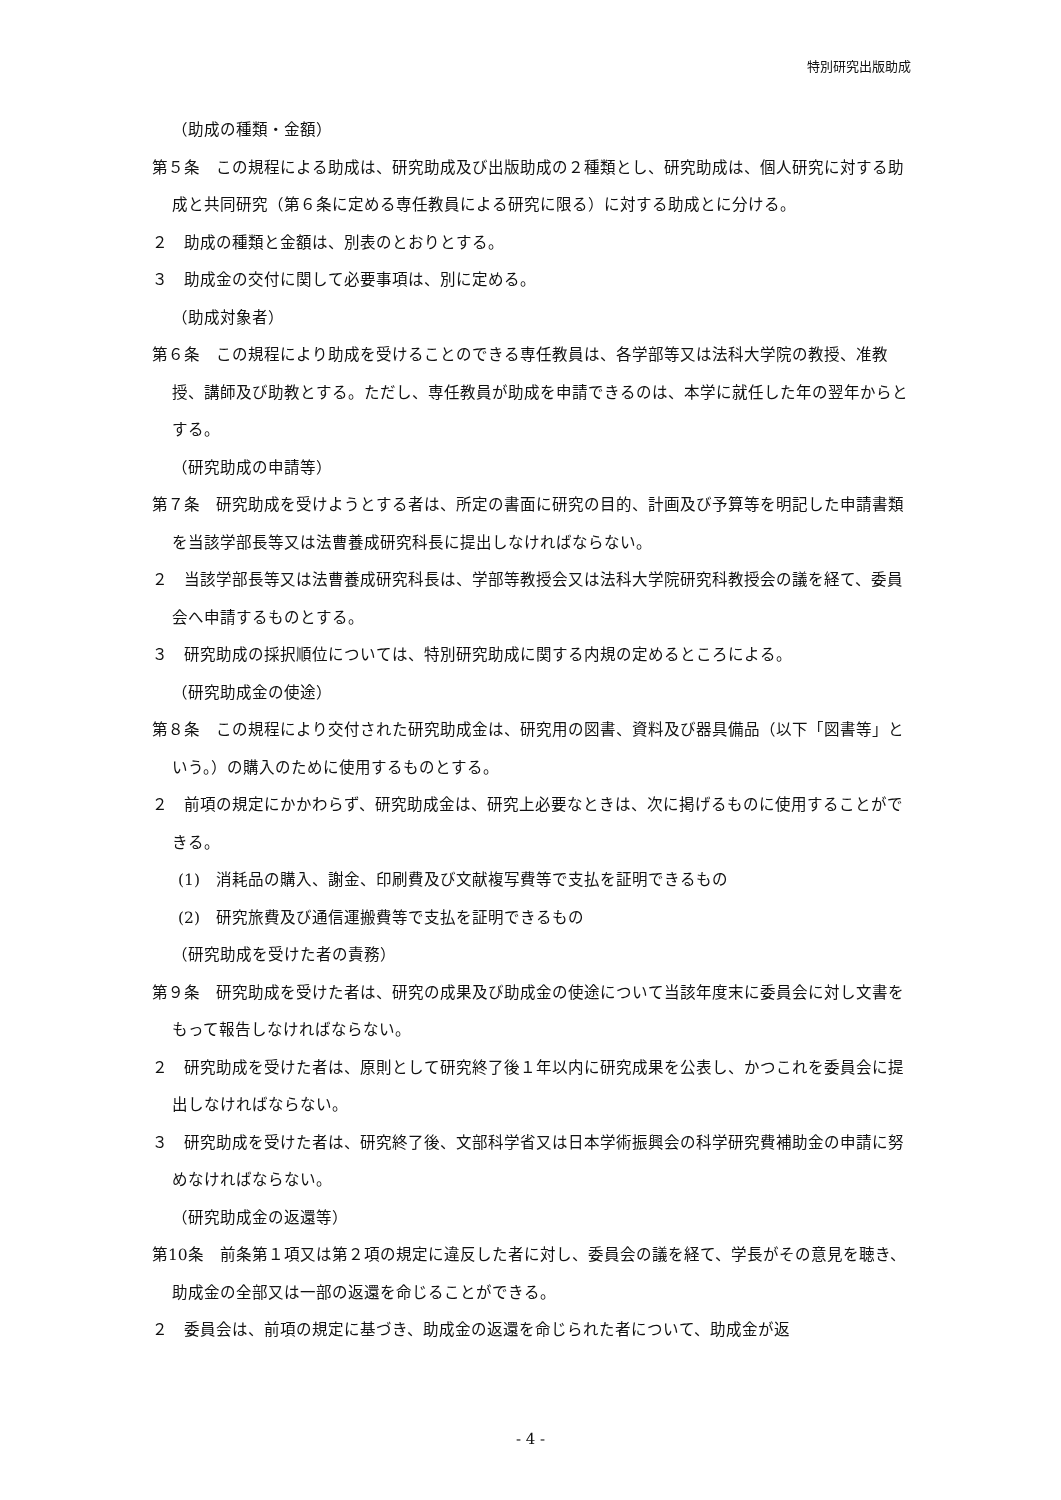特別研究出版助成
（助成の種類・金額）
第５条　この規程による助成は、研究助成及び出版助成の２種類とし、研究助成は、個人研究に対する助成と共同研究（第６条に定める専任教員による研究に限る）に対する助成とに分ける。
２　助成の種類と金額は、別表のとおりとする。
３　助成金の交付に関して必要事項は、別に定める。
（助成対象者）
第６条　この規程により助成を受けることのできる専任教員は、各学部等又は法科大学院の教授、准教授、講師及び助教とする。ただし、専任教員が助成を申請できるのは、本学に就任した年の翌年からとする。
（研究助成の申請等）
第７条　研究助成を受けようとする者は、所定の書面に研究の目的、計画及び予算等を明記した申請書類を当該学部長等又は法曹養成研究科長に提出しなければならない。
２　当該学部長等又は法曹養成研究科長は、学部等教授会又は法科大学院研究科教授会の議を経て、委員会へ申請するものとする。
３　研究助成の採択順位については、特別研究助成に関する内規の定めるところによる。
（研究助成金の使途）
第８条　この規程により交付された研究助成金は、研究用の図書、資料及び器具備品（以下「図書等」という。）の購入のために使用するものとする。
２　前項の規定にかかわらず、研究助成金は、研究上必要なときは、次に掲げるものに使用することができる。
(1)　消耗品の購入、謝金、印刷費及び文献複写費等で支払を証明できるもの
(2)　研究旅費及び通信運搬費等で支払を証明できるもの
（研究助成を受けた者の責務）
第９条　研究助成を受けた者は、研究の成果及び助成金の使途について当該年度末に委員会に対し文書をもって報告しなければならない。
２　研究助成を受けた者は、原則として研究終了後１年以内に研究成果を公表し、かつこれを委員会に提出しなければならない。
３　研究助成を受けた者は、研究終了後、文部科学省又は日本学術振興会の科学研究費補助金の申請に努めなければならない。
（研究助成金の返還等）
第10条　前条第１項又は第２項の規定に違反した者に対し、委員会の議を経て、学長がその意見を聴き、助成金の全部又は一部の返還を命じることができる。
２　委員会は、前項の規定に基づき、助成金の返還を命じられた者について、助成金が返
- 4 -